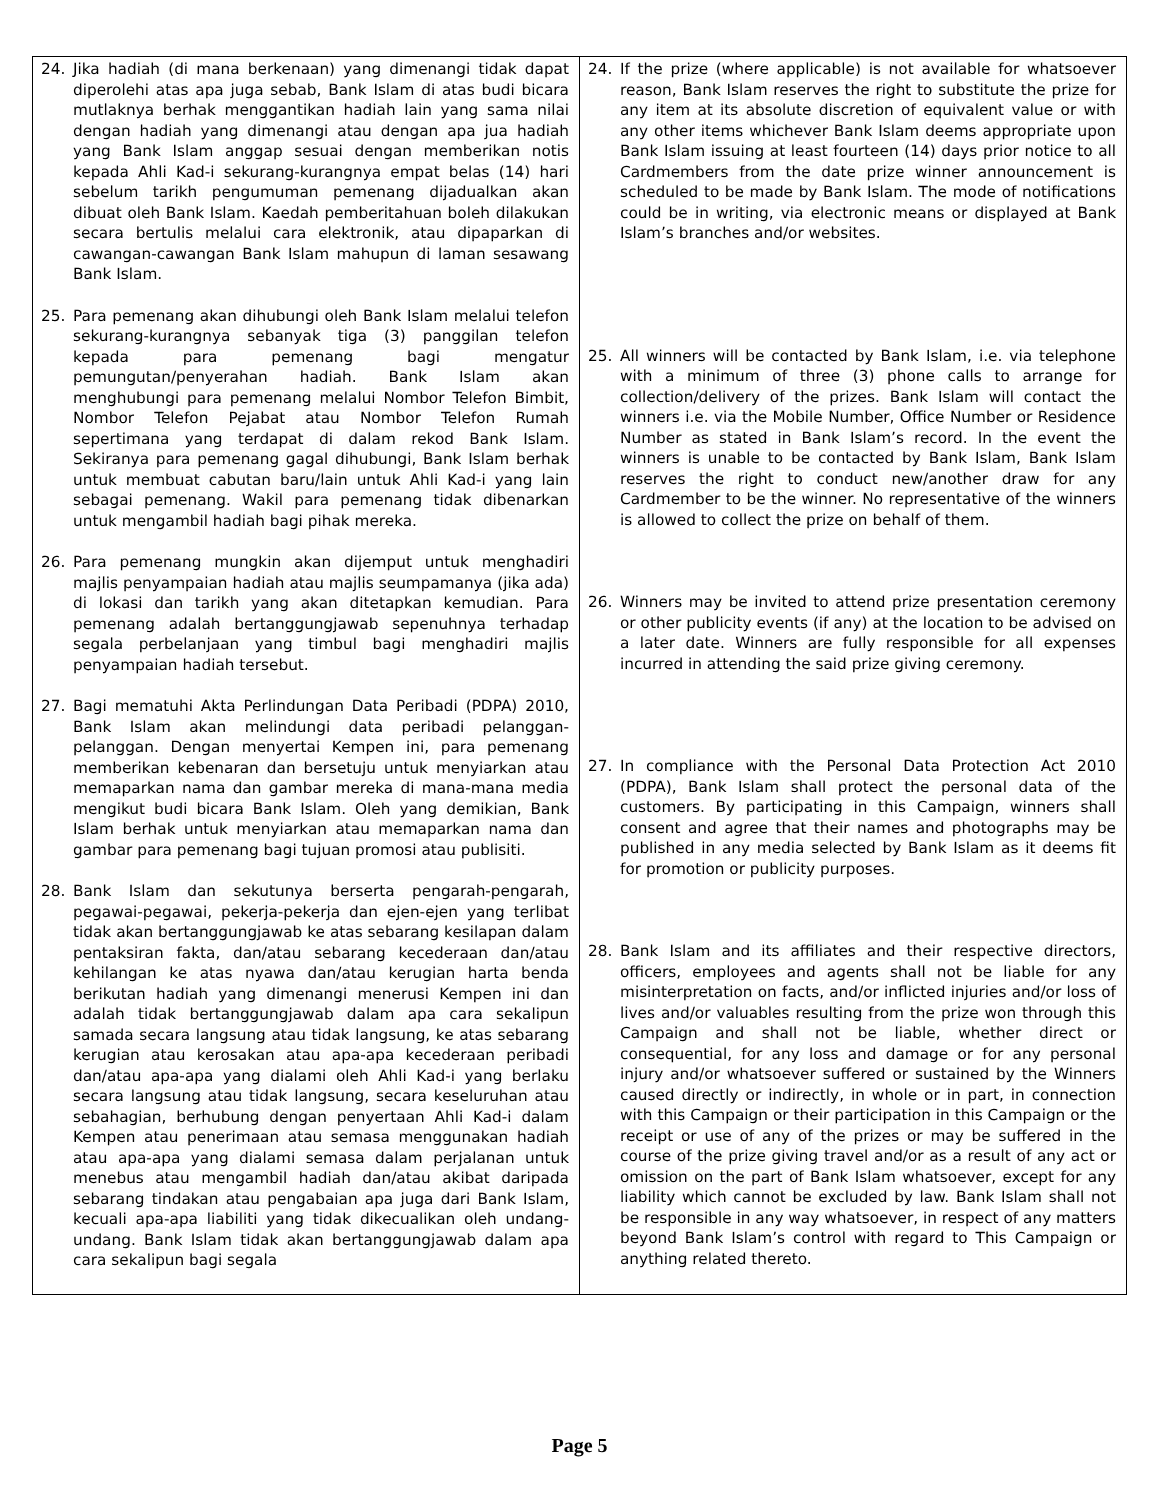| 24. Jika hadiah (di mana berkenaan) yang dimenangi tidak dapat diperolehi atas apa juga sebab, Bank Islam di atas budi bicara mutlaknya berhak menggantikan hadiah lain yang sama nilai dengan hadiah yang dimenangi atau dengan apa jua hadiah yang Bank Islam anggap sesuai dengan memberikan notis kepada Ahli Kad-i sekurang-kurangnya empat belas (14) hari sebelum tarikh pengumuman pemenang dijadualkan akan dibuat oleh Bank Islam. Kaedah pemberitahuan boleh dilakukan secara bertulis melalui cara elektronik, atau dipaparkan di cawangan-cawangan Bank Islam mahupun di laman sesawang Bank Islam. 25. Para pemenang akan dihubungi oleh Bank Islam melalui telefon sekurang-kurangnya sebanyak tiga (3) panggilan telefon kepada para pemenang bagi mengatur pemungutan/penyerahan hadiah. Bank Islam akan menghubungi para pemenang melalui Nombor Telefon Bimbit, Nombor Telefon Pejabat atau Nombor Telefon Rumah sepertimana yang terdapat di dalam rekod Bank Islam. Sekiranya para pemenang gagal dihubungi, Bank Islam berhak untuk membuat cabutan baru/lain untuk Ahli Kad-i yang lain sebagai pemenang. Wakil para pemenang tidak dibenarkan untuk mengambil hadiah bagi pihak mereka. 26. Para pemenang mungkin akan dijemput untuk menghadiri majlis penyampaian hadiah atau majlis seumpamanya (jika ada) di lokasi dan tarikh yang akan ditetapkan kemudian. Para pemenang adalah bertanggungjawab sepenuhnya terhadap segala perbelanjaan yang timbul bagi menghadiri majlis penyampaian hadiah tersebut. 27. Bagi mematuhi Akta Perlindungan Data Peribadi (PDPA) 2010, Bank Islam akan melindungi data peribadi pelanggan-pelanggan. Dengan menyertai Kempen ini, para pemenang memberikan kebenaran dan bersetuju untuk menyiarkan atau memaparkan nama dan gambar mereka di mana-mana media mengikut budi bicara Bank Islam. Oleh yang demikian, Bank Islam berhak untuk menyiarkan atau memaparkan nama dan gambar para pemenang bagi tujuan promosi atau publisiti. 28. Bank Islam dan sekutunya berserta pengarah-pengarah, pegawai-pegawai, pekerja-pekerja dan ejen-ejen yang terlibat tidak akan bertanggungjawab ke atas sebarang kesilapan dalam pentaksiran fakta, dan/atau sebarang kecederaan dan/atau kehilangan ke atas nyawa dan/atau kerugian harta benda berikutan hadiah yang dimenangi menerusi Kempen ini dan adalah tidak bertanggungjawab dalam apa cara sekalipun samada secara langsung atau tidak langsung, ke atas sebarang kerugian atau kerosakan atau apa-apa kecederaan peribadi dan/atau apa-apa yang dialami oleh Ahli Kad-i yang berlaku secara langsung atau tidak langsung, secara keseluruhan atau sebahagian, berhubung dengan penyertaan Ahli Kad-i dalam Kempen atau penerimaan atau semasa menggunakan hadiah atau apa-apa yang dialami semasa dalam perjalanan untuk menebus atau mengambil hadiah dan/atau akibat daripada sebarang tindakan atau pengabaian apa juga dari Bank Islam, kecuali apa-apa liabiliti yang tidak dikecualikan oleh undang-undang. Bank Islam tidak akan bertanggungjawab dalam apa cara sekalipun bagi segala | 24. If the prize (where applicable) is not available for whatsoever reason, Bank Islam reserves the right to substitute the prize for any item at its absolute discretion of equivalent value or with any other items whichever Bank Islam deems appropriate upon Bank Islam issuing at least fourteen (14) days prior notice to all Cardmembers from the date prize winner announcement is scheduled to be made by Bank Islam. The mode of notifications could be in writing, via electronic means or displayed at Bank Islam’s branches and/or websites. 25. All winners will be contacted by Bank Islam, i.e. via telephone with a minimum of three (3) phone calls to arrange for collection/delivery of the prizes. Bank Islam will contact the winners i.e. via the Mobile Number, Office Number or Residence Number as stated in Bank Islam’s record. In the event the winners is unable to be contacted by Bank Islam, Bank Islam reserves the right to conduct new/another draw for any Cardmember to be the winner. No representative of the winners is allowed to collect the prize on behalf of them. 26. Winners may be invited to attend prize presentation ceremony or other publicity events (if any) at the location to be advised on a later date. Winners are fully responsible for all expenses incurred in attending the said prize giving ceremony. 27. In compliance with the Personal Data Protection Act 2010 (PDPA), Bank Islam shall protect the personal data of the customers. By participating in this Campaign, winners shall consent and agree that their names and photographs may be published in any media selected by Bank Islam as it deems fit for promotion or publicity purposes. 28. Bank Islam and its affiliates and their respective directors, officers, employees and agents shall not be liable for any misinterpretation on facts, and/or inflicted injuries and/or loss of lives and/or valuables resulting from the prize won through this Campaign and shall not be liable, whether direct or consequential, for any loss and damage or for any personal injury and/or whatsoever suffered or sustained by the Winners caused directly or indirectly, in whole or in part, in connection with this Campaign or their participation in this Campaign or the receipt or use of any of the prizes or may be suffered in the course of the prize giving travel and/or as a result of any act or omission on the part of Bank Islam whatsoever, except for any liability which cannot be excluded by law. Bank Islam shall not be responsible in any way whatsoever, in respect of any matters beyond Bank Islam’s control with regard to This Campaign or anything related thereto. |
Page 5